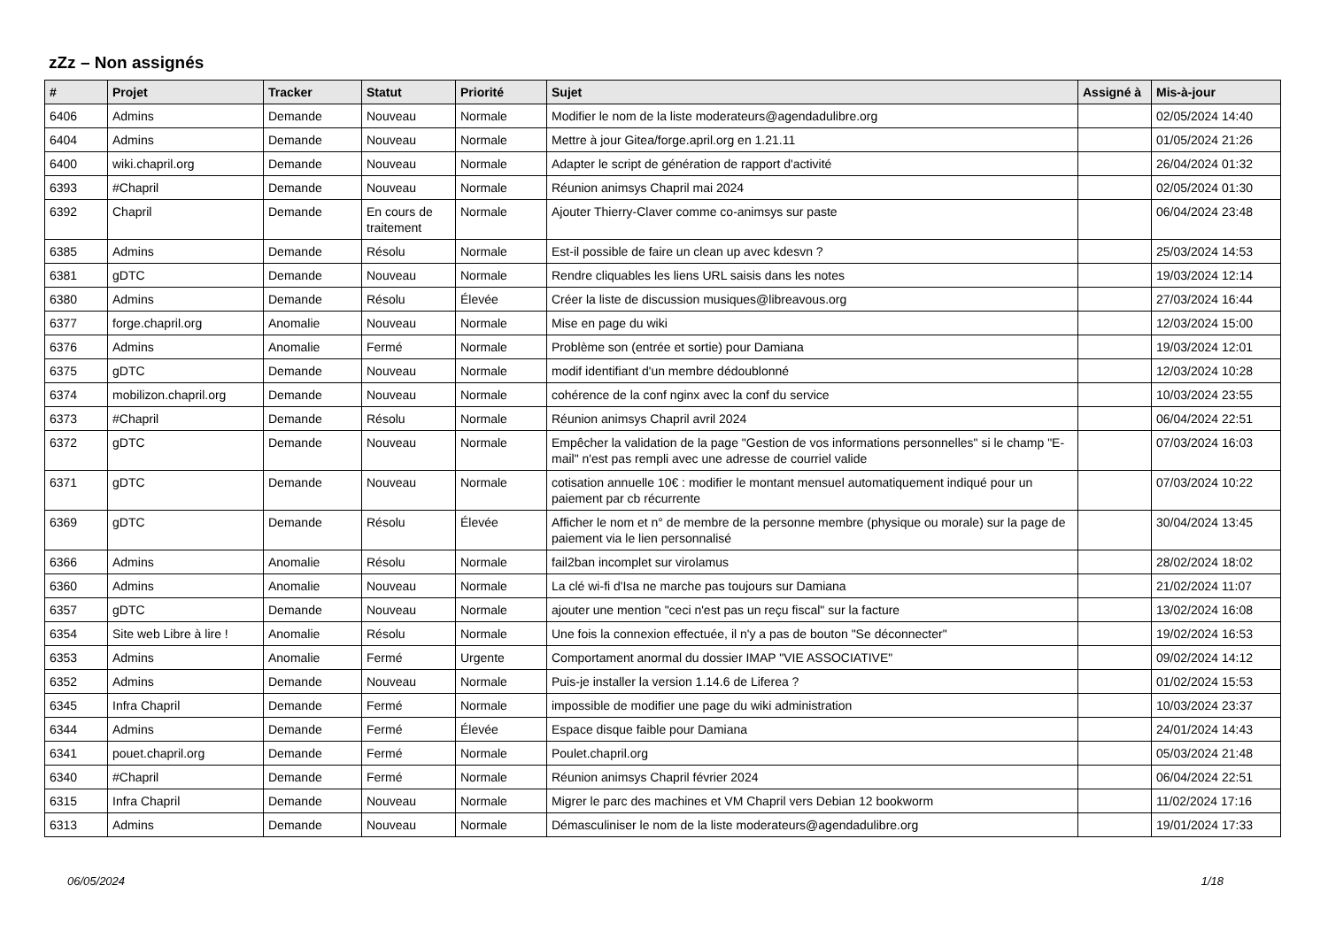zZz – Non assignés
| # | Projet | Tracker | Statut | Priorité | Sujet | Assigné à | Mis-à-jour |
| --- | --- | --- | --- | --- | --- | --- | --- |
| 6406 | Admins | Demande | Nouveau | Normale | Modifier le nom de la liste moderateurs@agendadulibre.org | | 02/05/2024 14:40 |
| 6404 | Admins | Demande | Nouveau | Normale | Mettre à jour Gitea/forge.april.org en 1.21.11 | | 01/05/2024 21:26 |
| 6400 | wiki.chapril.org | Demande | Nouveau | Normale | Adapter le script de génération de rapport d'activité | | 26/04/2024 01:32 |
| 6393 | #Chapril | Demande | Nouveau | Normale | Réunion animsys Chapril mai 2024 | | 02/05/2024 01:30 |
| 6392 | Chapril | Demande | En cours de traitement | Normale | Ajouter Thierry-Claver comme co-animsys sur paste | | 06/04/2024 23:48 |
| 6385 | Admins | Demande | Résolu | Normale | Est-il possible de faire un clean up avec kdesvn ? | | 25/03/2024 14:53 |
| 6381 | gDTC | Demande | Nouveau | Normale | Rendre cliquables les liens URL saisis dans les notes | | 19/03/2024 12:14 |
| 6380 | Admins | Demande | Résolu | Élevée | Créer la liste de discussion musiques@libreavous.org | | 27/03/2024 16:44 |
| 6377 | forge.chapril.org | Anomalie | Nouveau | Normale | Mise en page du wiki | | 12/03/2024 15:00 |
| 6376 | Admins | Anomalie | Fermé | Normale | Problème son (entrée et sortie) pour Damiana | | 19/03/2024 12:01 |
| 6375 | gDTC | Demande | Nouveau | Normale | modif identifiant d'un membre dédoublonné | | 12/03/2024 10:28 |
| 6374 | mobilizon.chapril.org | Demande | Nouveau | Normale | cohérence de la conf nginx avec la conf du service | | 10/03/2024 23:55 |
| 6373 | #Chapril | Demande | Résolu | Normale | Réunion animsys Chapril avril 2024 | | 06/04/2024 22:51 |
| 6372 | gDTC | Demande | Nouveau | Normale | Empêcher la validation de la page "Gestion de vos informations personnelles" si le champ "E-mail" n'est pas rempli avec une adresse de courriel valide | | 07/03/2024 16:03 |
| 6371 | gDTC | Demande | Nouveau | Normale | cotisation annuelle 10€ : modifier le montant mensuel automatiquement indiqué pour un paiement par cb récurrente | | 07/03/2024 10:22 |
| 6369 | gDTC | Demande | Résolu | Élevée | Afficher le nom et n° de membre de la personne membre (physique ou morale) sur la page de paiement via le lien personnalisé | | 30/04/2024 13:45 |
| 6366 | Admins | Anomalie | Résolu | Normale | fail2ban incomplet sur virolamus | | 28/02/2024 18:02 |
| 6360 | Admins | Anomalie | Nouveau | Normale | La clé wi-fi d'Isa ne marche pas toujours sur Damiana | | 21/02/2024 11:07 |
| 6357 | gDTC | Demande | Nouveau | Normale | ajouter une mention "ceci n'est pas un reçu fiscal" sur la facture | | 13/02/2024 16:08 |
| 6354 | Site web Libre à lire ! | Anomalie | Résolu | Normale | Une fois la connexion effectuée, il n'y a pas de bouton "Se déconnecter" | | 19/02/2024 16:53 |
| 6353 | Admins | Anomalie | Fermé | Urgente | Comportament anormal du dossier IMAP "VIE ASSOCIATIVE" | | 09/02/2024 14:12 |
| 6352 | Admins | Demande | Nouveau | Normale | Puis-je installer la version 1.14.6 de Liferea ? | | 01/02/2024 15:53 |
| 6345 | Infra Chapril | Demande | Fermé | Normale | impossible de modifier une page du wiki administration | | 10/03/2024 23:37 |
| 6344 | Admins | Demande | Fermé | Élevée | Espace disque faible pour Damiana | | 24/01/2024 14:43 |
| 6341 | pouet.chapril.org | Demande | Fermé | Normale | Poulet.chapril.org | | 05/03/2024 21:48 |
| 6340 | #Chapril | Demande | Fermé | Normale | Réunion animsys Chapril février 2024 | | 06/04/2024 22:51 |
| 6315 | Infra Chapril | Demande | Nouveau | Normale | Migrer le parc des machines et VM Chapril vers Debian 12 bookworm | | 11/02/2024 17:16 |
| 6313 | Admins | Demande | Nouveau | Normale | Démasculiniser le nom de la liste moderateurs@agendadulibre.org | | 19/01/2024 17:33 |
06/05/2024 1/18